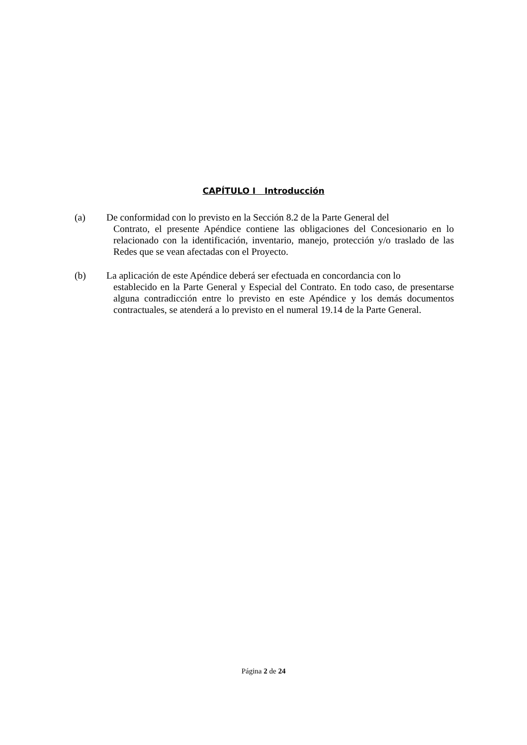CAPÍTULO I Introducción
(a) De conformidad con lo previsto en la Sección 8.2 de la Parte General del
Contrato, el presente Apéndice contiene las obligaciones del Concesionario en lo relacionado con la identificación, inventario, manejo, protección y/o traslado de las Redes que se vean afectadas con el Proyecto.
(b) La aplicación de este Apéndice deberá ser efectuada en concordancia con lo
establecido en la Parte General y Especial del Contrato. En todo caso, de presentarse alguna contradicción entre lo previsto en este Apéndice y los demás documentos contractuales, se atenderá a lo previsto en el numeral 19.14 de la Parte General.
Página 2 de 24